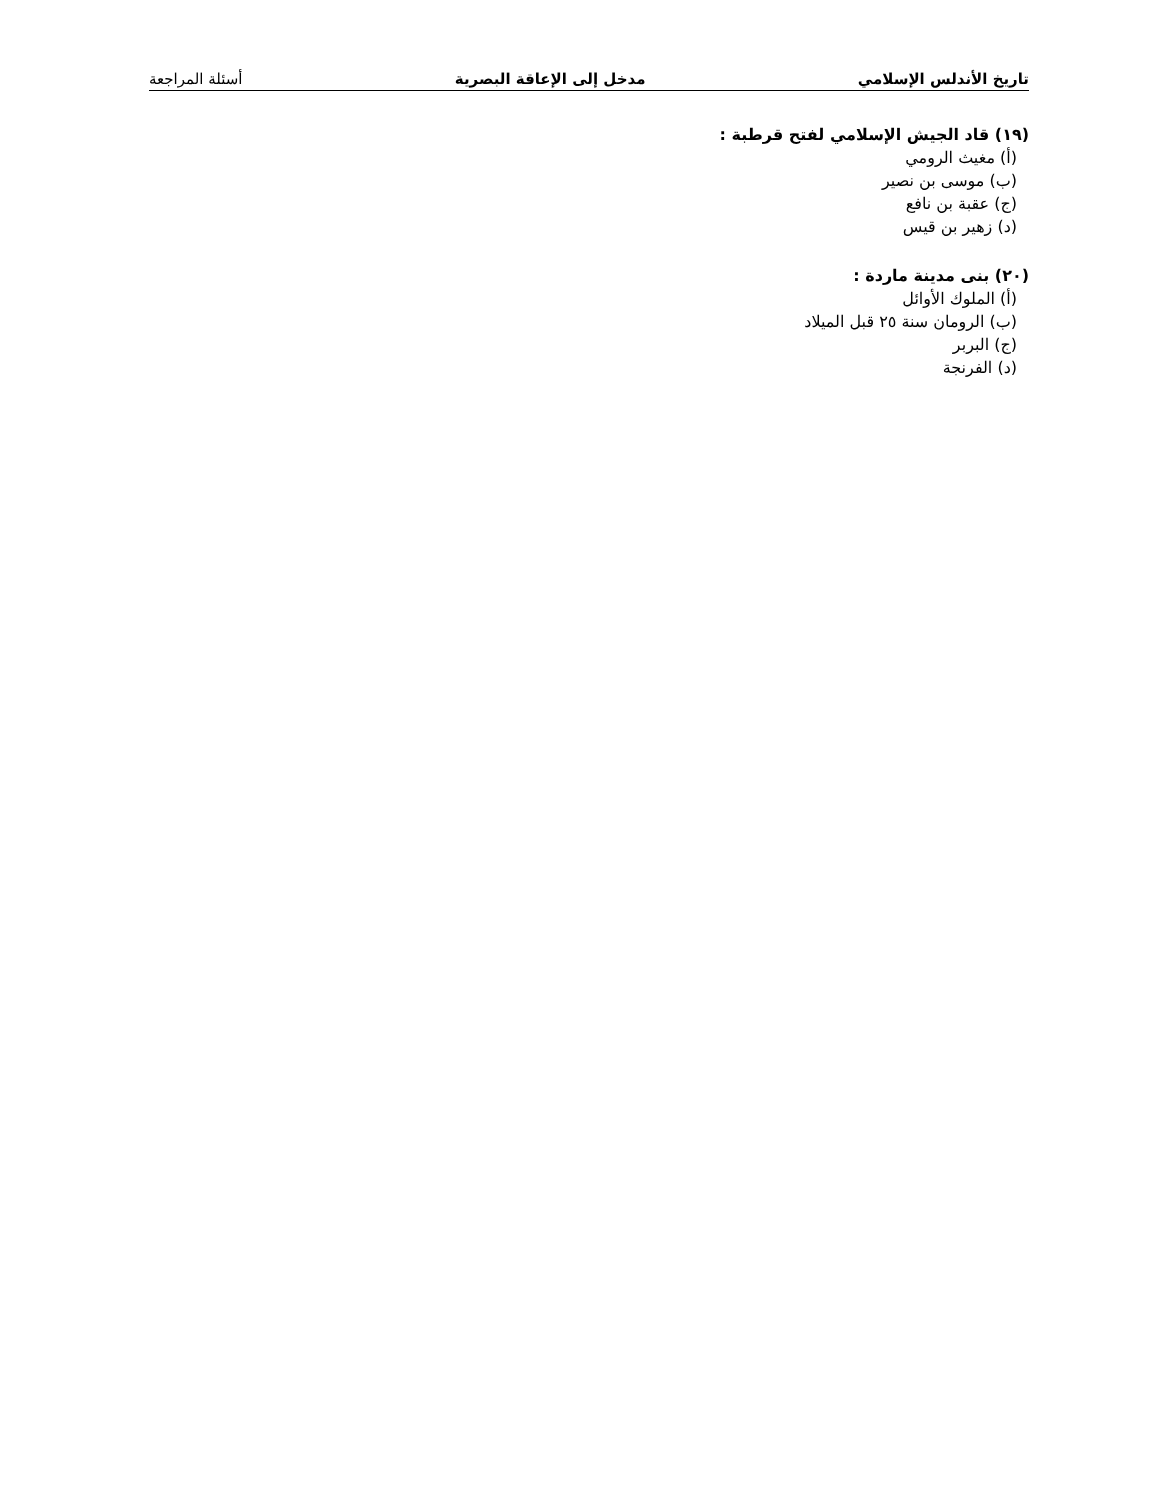تاريخ الأندلس الإسلامي مدخل إلى الإعاقة البصرية أسئلة المراجعة
(١٩) قاد الجيش الإسلامي لفتح قرطبة :
(أ) مغيث الرومي
(ب) موسى بن نصير
(ج) عقبة بن نافع
(د) زهير بن قيس
(٢٠) بنى مدينة ماردة :
(أ) الملوك الأوائل
(ب) الرومان سنة ٢٥ قبل الميلاد
(ج) البربر
(د) الفرنجة